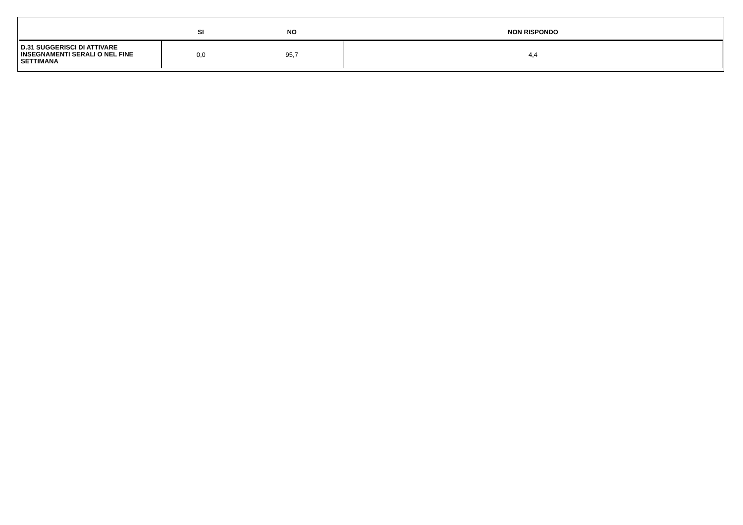| | SI | NO | NON RISPONDO |
| --- | --- | --- | --- |
| D.31 SUGGERISCI DI ATTIVARE INSEGNAMENTI SERALI O NEL FINE SETTIMANA | 0,0 | 95,7 | 4,4 |